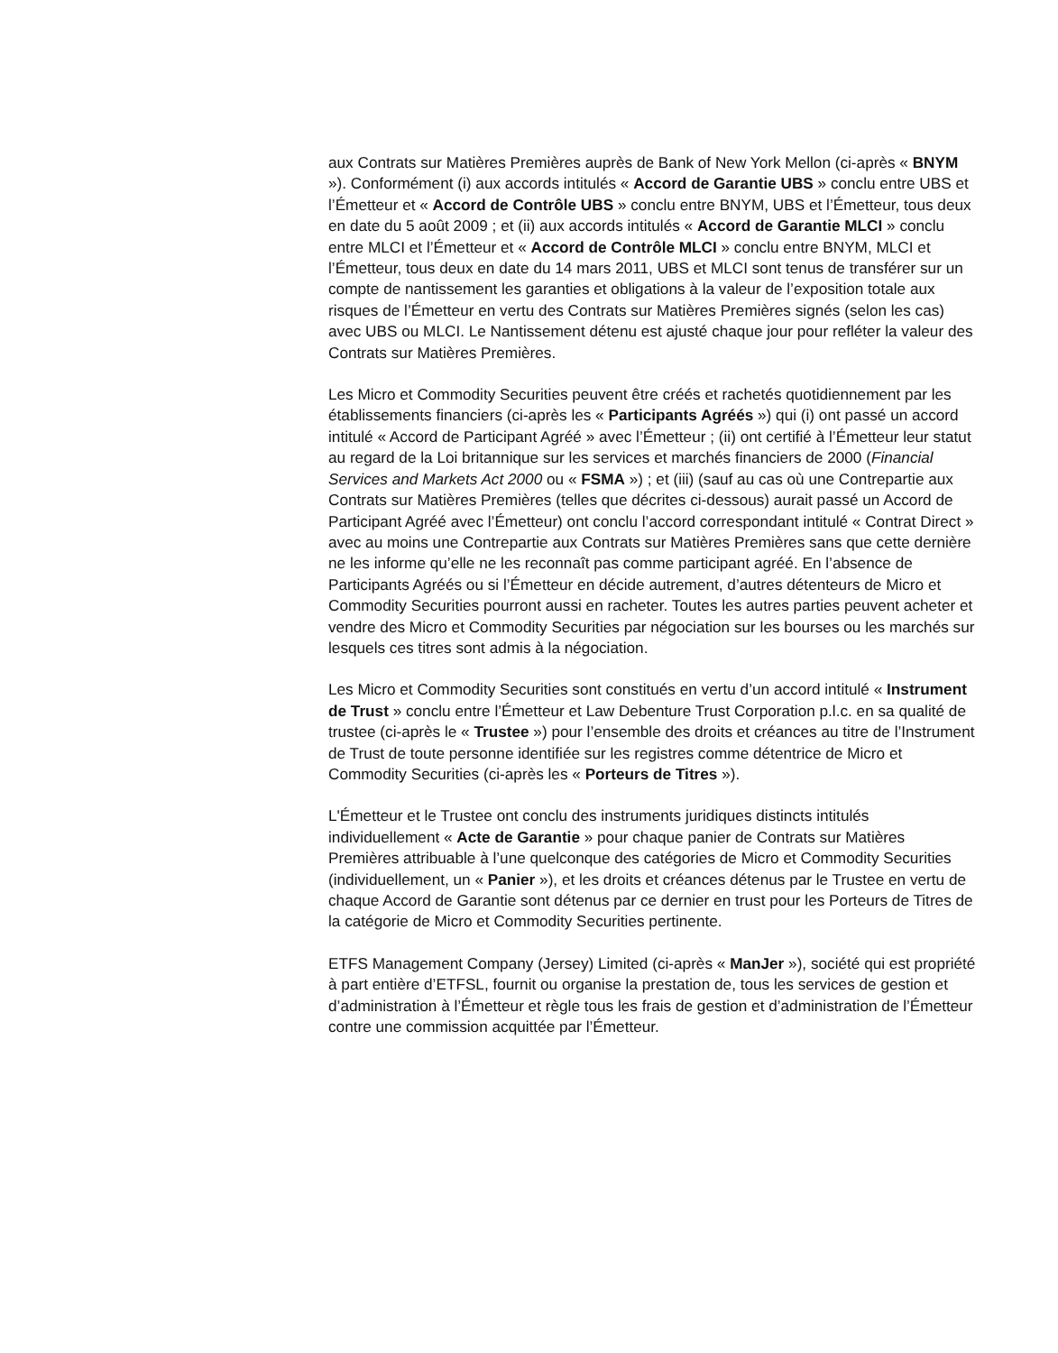aux Contrats sur Matières Premières auprès de Bank of New York Mellon (ci-après « BNYM »). Conformément (i) aux accords intitulés « Accord de Garantie UBS » conclu entre UBS et l’Émetteur et « Accord de Contrôle UBS » conclu entre BNYM, UBS et l’Émetteur, tous deux en date du 5 août 2009 ; et (ii) aux accords intitulés « Accord de Garantie MLCI » conclu entre MLCI et l’Émetteur et « Accord de Contrôle MLCI » conclu entre BNYM, MLCI et l’Émetteur, tous deux en date du 14 mars 2011, UBS et MLCI sont tenus de transférer sur un compte de nantissement les garanties et obligations à la valeur de l’exposition totale aux risques de l’Émetteur en vertu des Contrats sur Matières Premières signés (selon les cas) avec UBS ou MLCI. Le Nantissement détenu est ajusté chaque jour pour refléter la valeur des Contrats sur Matières Premières.
Les Micro et Commodity Securities peuvent être créés et rachetés quotidiennement par les établissements financiers (ci-après les « Participants Agréés ») qui (i) ont passé un accord intitulé « Accord de Participant Agréé » avec l’Émetteur ; (ii) ont certifié à l’Émetteur leur statut au regard de la Loi britannique sur les services et marchés financiers de 2000 (Financial Services and Markets Act 2000 ou « FSMA ») ; et (iii) (sauf au cas où une Contrepartie aux Contrats sur Matières Premières (telles que décrites ci-dessous) aurait passé un Accord de Participant Agréé avec l’Émetteur) ont conclu l’accord correspondant intitulé « Contrat Direct » avec au moins une Contrepartie aux Contrats sur Matières Premières sans que cette dernière ne les informe qu’elle ne les reconnaît pas comme participant agréé. En l’absence de Participants Agréés ou si l’Émetteur en décide autrement, d’autres détenteurs de Micro et Commodity Securities pourront aussi en racheter. Toutes les autres parties peuvent acheter et vendre des Micro et Commodity Securities par négociation sur les bourses ou les marchés sur lesquels ces titres sont admis à la négociation.
Les Micro et Commodity Securities sont constitués en vertu d’un accord intitulé « Instrument de Trust » conclu entre l’Émetteur et Law Debenture Trust Corporation p.l.c. en sa qualité de trustee (ci-après le « Trustee ») pour l’ensemble des droits et créances au titre de l’Instrument de Trust de toute personne identifiée sur les registres comme détentrice de Micro et Commodity Securities (ci-après les « Porteurs de Titres »).
L'Émetteur et le Trustee ont conclu des instruments juridiques distincts intitulés individuellement « Acte de Garantie » pour chaque panier de Contrats sur Matières Premières attribuable à l’une quelconque des catégories de Micro et Commodity Securities (individuellement, un « Panier »), et les droits et créances détenus par le Trustee en vertu de chaque Accord de Garantie sont détenus par ce dernier en trust pour les Porteurs de Titres de la catégorie de Micro et Commodity Securities pertinente.
ETFS Management Company (Jersey) Limited (ci-après « ManJer »), société qui est propriété à part entière d’ETFSL, fournit ou organise la prestation de, tous les services de gestion et d’administration à l’Émetteur et règle tous les frais de gestion et d’administration de l’Émetteur contre une commission acquittée par l’Émetteur.